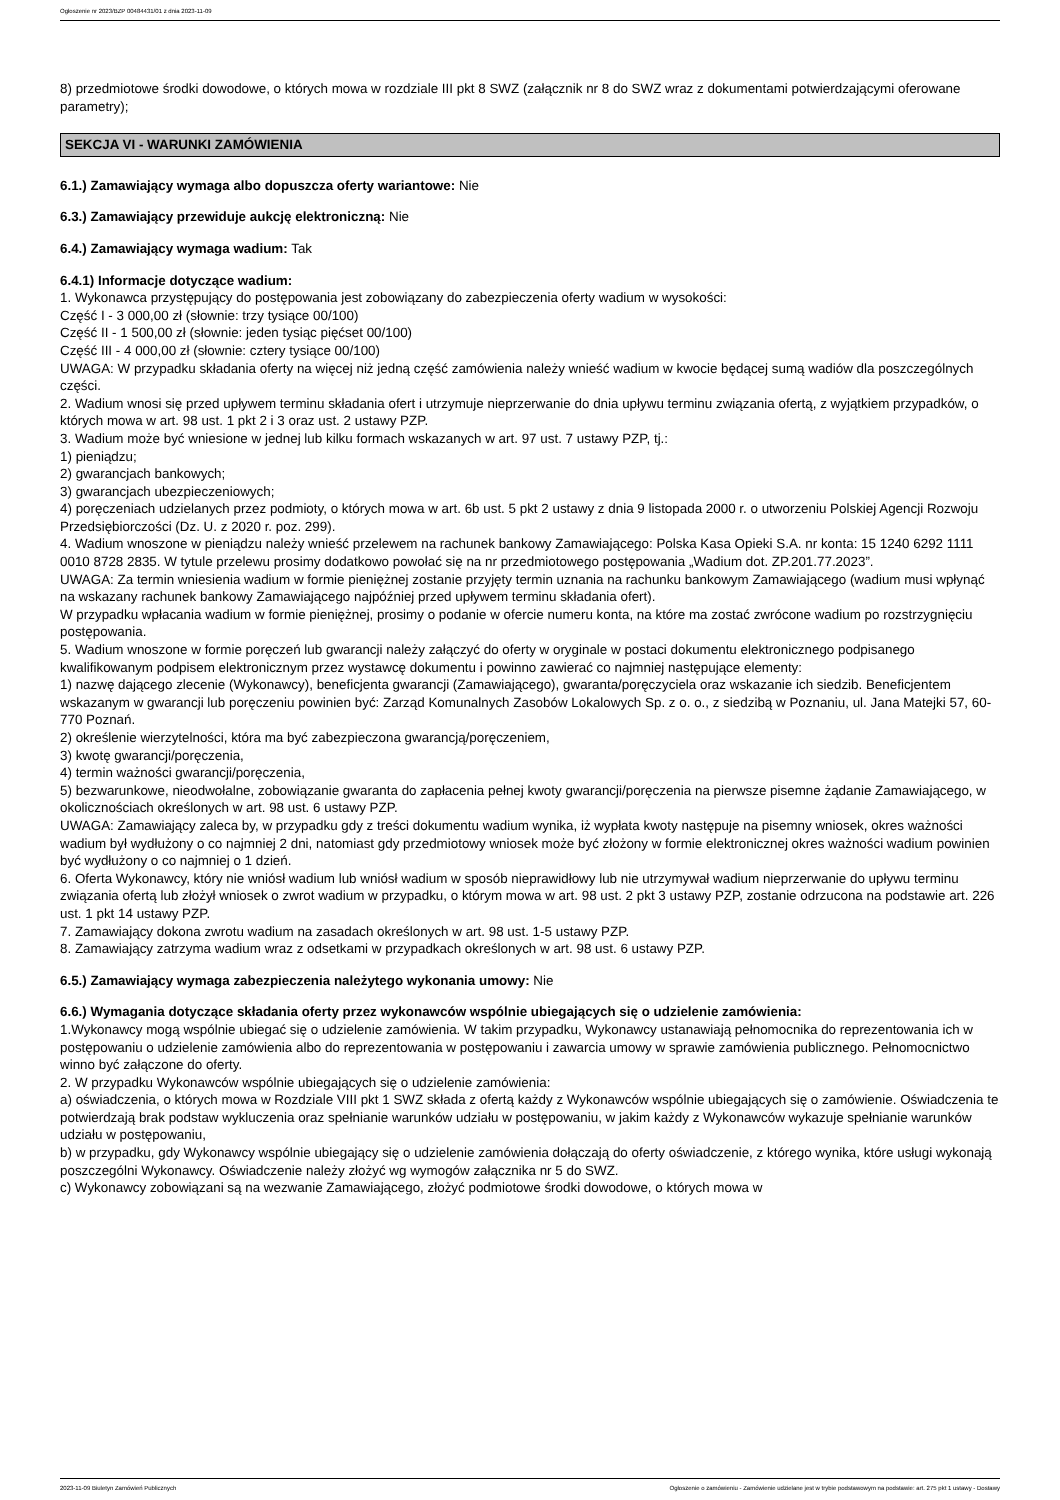Ogłoszenie nr 2023/BZP 00484431/01 z dnia 2023-11-09
8) przedmiotowe środki dowodowe, o których mowa w rozdziale III pkt 8 SWZ (załącznik nr 8 do SWZ wraz z dokumentami potwierdzającymi oferowane parametry);
SEKCJA VI - WARUNKI ZAMÓWIENIA
6.1.) Zamawiający wymaga albo dopuszcza oferty wariantowe: Nie
6.3.) Zamawiający przewiduje aukcję elektroniczną: Nie
6.4.) Zamawiający wymaga wadium: Tak
6.4.1) Informacje dotyczące wadium:
1. Wykonawca przystępujący do postępowania jest zobowiązany do zabezpieczenia oferty wadium w wysokości:
Część I - 3 000,00 zł (słownie: trzy tysiące 00/100)
Część II - 1 500,00 zł (słownie: jeden tysiąc pięćset 00/100)
Część III - 4 000,00 zł (słownie: cztery tysiące 00/100)
UWAGA: W przypadku składania oferty na więcej niż jedną część zamówienia należy wnieść wadium w kwocie będącej sumą wadiów dla poszczególnych części.
2. Wadium wnosi się przed upływem terminu składania ofert i utrzymuje nieprzerwanie do dnia upływu terminu związania ofertą, z wyjątkiem przypadków, o których mowa w art. 98 ust. 1 pkt 2 i 3 oraz ust. 2 ustawy PZP.
3. Wadium może być wniesione w jednej lub kilku formach wskazanych w art. 97 ust. 7 ustawy PZP, tj.:
1) pieniądzu;
2) gwarancjach bankowych;
3) gwarancjach ubezpieczeniowych;
4) poręczeniach udzielanych przez podmioty, o których mowa w art. 6b ust. 5 pkt 2 ustawy z dnia 9 listopada 2000 r. o utworzeniu Polskiej Agencji Rozwoju Przedsiębiorczości (Dz. U. z 2020 r. poz. 299).
4. Wadium wnoszone w pieniądzu należy wnieść przelewem na rachunek bankowy Zamawiającego: Polska Kasa Opieki S.A. nr konta: 15 1240 6292 1111 0010 8728 2835. W tytule przelewu prosimy dodatkowo powołać się na nr przedmiotowego postępowania „Wadium dot. ZP.201.77.2023”.
UWAGA: Za termin wniesienia wadium w formie pieniężnej zostanie przyjęty termin uznania na rachunku bankowym Zamawiającego (wadium musi wpłynąć na wskazany rachunek bankowy Zamawiającego najpóźniej przed upływem terminu składania ofert).
W przypadku wpłacania wadium w formie pieniężnej, prosimy o podanie w ofercie numeru konta, na które ma zostać zwrócone wadium po rozstrzygnięciu postępowania.
5. Wadium wnoszone w formie poręczeń lub gwarancji należy załączyć do oferty w oryginale w postaci dokumentu elektronicznego podpisanego kwalifikowanym podpisem elektronicznym przez wystawcę dokumentu i powinno zawierać co najmniej następujące elementy:
1) nazwę dającego zlecenie (Wykonawcy), beneficjenta gwarancji (Zamawiającego), gwaranta/poręczyciela oraz wskazanie ich siedzib. Beneficjentem wskazanym w gwarancji lub poręczeniu powinien być: Zarząd Komunalnych Zasobów Lokalowych Sp. z o. o., z siedzibą w Poznaniu, ul. Jana Matejki 57, 60-770 Poznań.
2) określenie wierzytelności, która ma być zabezpieczona gwarancją/poręczeniem,
3) kwotę gwarancji/poręczenia,
4) termin ważności gwarancji/poręczenia,
5) bezwarunkowe, nieodwołalne, zobowiązanie gwaranta do zapłacenia pełnej kwoty gwarancji/poręczenia na pierwsze pisemne żądanie Zamawiającego, w okolicznościach określonych w art. 98 ust. 6 ustawy PZP.
UWAGA: Zamawiający zaleca by, w przypadku gdy z treści dokumentu wadium wynika, iż wypłata kwoty następuje na pisemny wniosek, okres ważności wadium był wydłużony o co najmniej 2 dni, natomiast gdy przedmiotowy wniosek może być złożony w formie elektronicznej okres ważności wadium powinien być wydłużony o co najmniej o 1 dzień.
6. Oferta Wykonawcy, który nie wniósł wadium lub wniósł wadium w sposób nieprawidłowy lub nie utrzymywał wadium nieprzerwanie do upływu terminu związania ofertą lub złożył wniosek o zwrot wadium w przypadku, o którym mowa w art. 98 ust. 2 pkt 3 ustawy PZP, zostanie odrzucona na podstawie art. 226 ust. 1 pkt 14 ustawy PZP.
7. Zamawiający dokona zwrotu wadium na zasadach określonych w art. 98 ust. 1-5 ustawy PZP.
8. Zamawiający zatrzyma wadium wraz z odsetkami w przypadkach określonych w art. 98 ust. 6 ustawy PZP.
6.5.) Zamawiający wymaga zabezpieczenia należytego wykonania umowy: Nie
6.6.) Wymagania dotyczące składania oferty przez wykonawców wspólnie ubiegających się o udzielenie zamówienia:
1.Wykonawcy mogą wspólnie ubiegać się o udzielenie zamówienia. W takim przypadku, Wykonawcy ustanawiają pełnomocnika do reprezentowania ich w postępowaniu o udzielenie zamówienia albo do reprezentowania w postępowaniu i zawarcia umowy w sprawie zamówienia publicznego. Pełnomocnictwo winno być załączone do oferty.
2. W przypadku Wykonawców wspólnie ubiegających się o udzielenie zamówienia:
a) oświadczenia, o których mowa w Rozdziale VIII pkt 1 SWZ składa z ofertą każdy z Wykonawców wspólnie ubiegających się o zamówienie. Oświadczenia te potwierdzają brak podstaw wykluczenia oraz spełnianie warunków udziału w postępowaniu, w jakim każdy z Wykonawców wykazuje spełnianie warunków udziału w postępowaniu,
b) w przypadku, gdy Wykonawcy wspólnie ubiegający się o udzielenie zamówienia dołączają do oferty oświadczenie, z którego wynika, które usługi wykonają poszczególni Wykonawcy. Oświadczenie należy złożyć wg wymogów załącznika nr 5 do SWZ.
c) Wykonawcy zobowiązani są na wezwanie Zamawiającego, złożyć podmiotowe środki dowodowe, o których mowa w
2023-11-09 Biuletyn Zamówień Publicznych Ogłoszenie o zamówieniu - Zamówienie udzielane jest w trybie podstawowym na podstawie: art. 275 pkt 1 ustawy - Dostawy